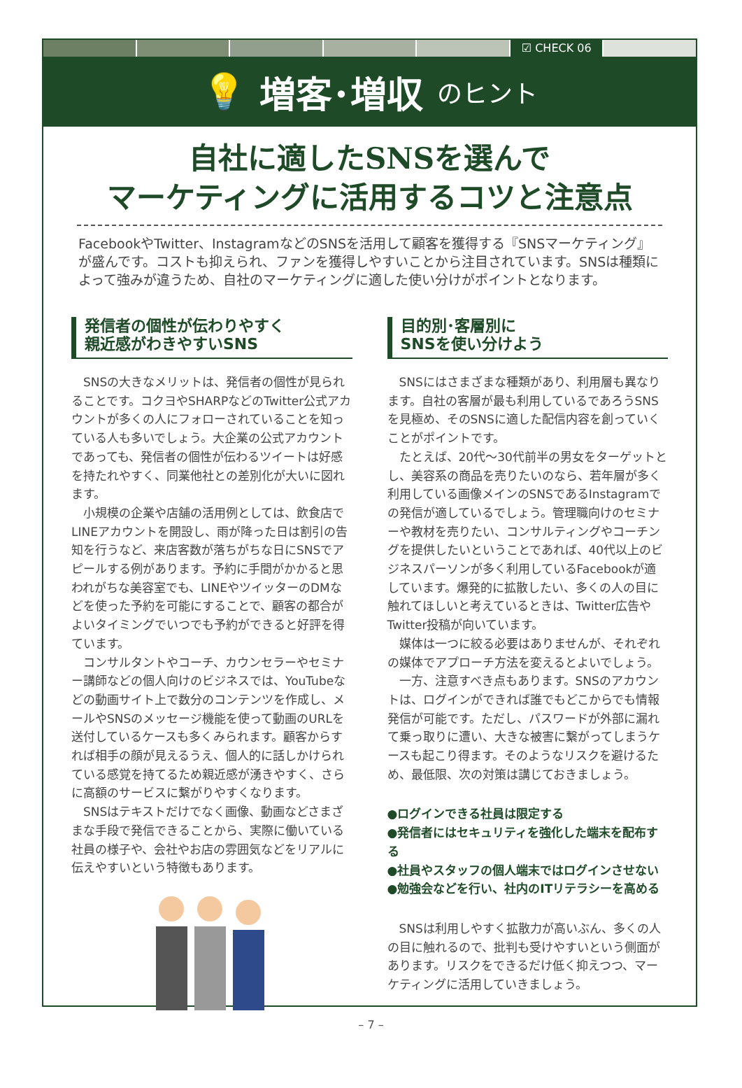☑ CHECK 06
💡 増客･増収 のヒント
自社に適したSNSを選んで
マーケティングに活用するコツと注意点
FacebookやTwitter、InstagramなどのSNSを活用して顧客を獲得する『SNSマーケティング』が盛んです。コストも抑えられ、ファンを獲得しやすいことから注目されています。SNSは種類によって強みが違うため、自社のマーケティングに適した使い分けがポイントとなります。
発信者の個性が伝わりやすく
親近感がわきやすいSNS
SNSの大きなメリットは、発信者の個性が見られることです。コクヨやSHARPなどのTwitter公式アカウントが多くの人にフォローされていることを知っている人も多いでしょう。大企業の公式アカウントであっても、発信者の個性が伝わるツイートは好感を持たれやすく、同業他社との差別化が大いに図れます。
小規模の企業や店舗の活用例としては、飲食店でLINEアカウントを開設し、雨が降った日は割引の告知を行うなど、来店客数が落ちがちな日にSNSでアピールする例があります。予約に手間がかかると思われがちな美容室でも、LINEやツイッターのDMなどを使った予約を可能にすることで、顧客の都合がよいタイミングでいつでも予約ができると好評を得ています。
コンサルタントやコーチ、カウンセラーやセミナー講師などの個人向けのビジネスでは、YouTubeなどの動画サイト上で数分のコンテンツを作成し、メールやSNSのメッセージ機能を使って動画のURLを送付しているケースも多くみられます。顧客からすれば相手の顔が見えるうえ、個人的に話しかけられている感覚を持てるため親近感が湧きやすく、さらに高額のサービスに繋がりやすくなります。
SNSはテキストだけでなく画像、動画などさまざまな手段で発信できることから、実際に働いている社員の様子や、会社やお店の雰囲気などをリアルに伝えやすいという特徴もあります。
目的別･客層別に
SNSを使い分けよう
SNSにはさまざまな種類があり、利用層も異なります。自社の客層が最も利用しているであろうSNSを見極め、そのSNSに適した配信内容を創っていくことがポイントです。
たとえば、20代～30代前半の男女をターゲットとし、美容系の商品を売りたいのなら、若年層が多く利用している画像メインのSNSであるInstagramでの発信が適しているでしょう。管理職向けのセミナーや教材を売りたい、コンサルティングやコーチングを提供したいということであれば、40代以上のビジネスパーソンが多く利用しているFacebookが適しています。爆発的に拡散したい、多くの人の目に触れてほしいと考えているときは、Twitter広告やTwitter投稿が向いています。
媒体は一つに絞る必要はありませんが、それぞれの媒体でアプローチ方法を変えるとよいでしょう。
一方、注意すべき点もあります。SNSのアカウントは、ログインができれば誰でもどこからでも情報発信が可能です。ただし、パスワードが外部に漏れて乗っ取りに遭い、大きな被害に繋がってしまうケースも起こり得ます。そのようなリスクを避けるため、最低限、次の対策は講じておきましょう。
●ログインできる社員は限定する
●発信者にはセキュリティを強化した端末を配布する
●社員やスタッフの個人端末ではログインさせない
●勉強会などを行い、社内のITリテラシーを高める
SNSは利用しやすく拡散力が高いぶん、多くの人の目に触れるので、批判も受けやすいという側面があります。リスクをできるだけ低く抑えつつ、マーケティングに活用していきましょう。
– 7 –